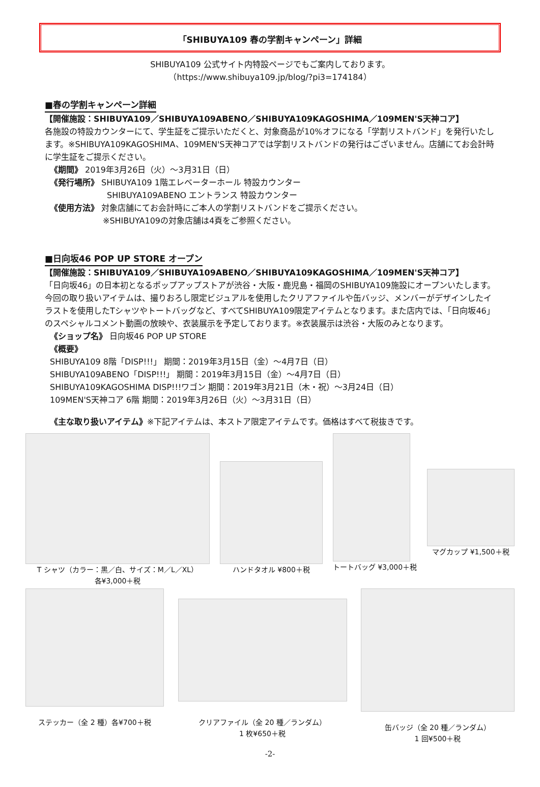「SHIBUYA109 春の学割キャンペーン」詳細
SHIBUYA109 公式サイト内特設ページでもご案内しております。
（https://www.shibuya109.jp/blog/?pi3=174184）
■春の学割キャンペーン詳細
【開催施設：SHIBUYA109／SHIBUYA109ABENO／SHIBUYA109KAGOSHIMA／109MEN'S天神コア】
各施設の特設カウンターにて、学生証をご提示いただくと、対象商品が10%オフになる「学割リストバンド」を発行いたします。※SHIBUYA109KAGOSHIMA、109MEN'S天神コアでは学割リストバンドの発行はございません。店舗にてお会計時に学生証をご提示ください。
《期間》 2019年3月26日（火）～3月31日（日）
《発行場所》 SHIBUYA109 1階エレベーターホール 特設カウンター
SHIBUYA109ABENO エントランス 特設カウンター
《使用方法》 対象店舗にてお会計時にご本人の学割リストバンドをご提示ください。
※SHIBUYA109の対象店舗は4頁をご参照ください。
■日向坂46 POP UP STORE オープン
【開催施設：SHIBUYA109／SHIBUYA109ABENO／SHIBUYA109KAGOSHIMA／109MEN'S天神コア】
「日向坂46」の日本初となるポップアップストアが渋谷・大阪・鹿児島・福岡のSHIBUYA109施設にオープンいたします。今回の取り扱いアイテムは、撮りおろし限定ビジュアルを使用したクリアファイルや缶バッジ、メンバーがデザインしたイラストを使用したTシャツやトートバッグなど、すべてSHIBUYA109限定アイテムとなります。また店内では、「日向坂46」のスペシャルコメント動画の放映や、衣装展示を予定しております。※衣装展示は渋谷・大阪のみとなります。
《ショップ名》 日向坂46 POP UP STORE
《概要》
SHIBUYA109 8階「DISP!!!」 期間：2019年3月15日（金）～4月7日（日）
SHIBUYA109ABENO「DISP!!!」 期間：2019年3月15日（金）～4月7日（日）
SHIBUYA109KAGOSHIMA DISP!!!ワゴン 期間：2019年3月21日（木・祝）～3月24日（日）
109MEN'S天神コア 6階 期間：2019年3月26日（火）～3月31日（日）
《主な取り扱いアイテム》※下記アイテムは、本ストア限定アイテムです。価格はすべて税抜きです。
T シャツ（カラー：黒／白、サイズ：M／L／XL）
各¥3,000＋税
ハンドタオル ¥800＋税 トートバッグ ¥3,000＋税 マグカップ ¥1,500＋税
ステッカー（全 2 種）各¥700＋税
クリアファイル（全 20 種／ランダム）
1 枚¥650＋税
缶バッジ（全 20 種／ランダム）
1 回¥500＋税
-2-